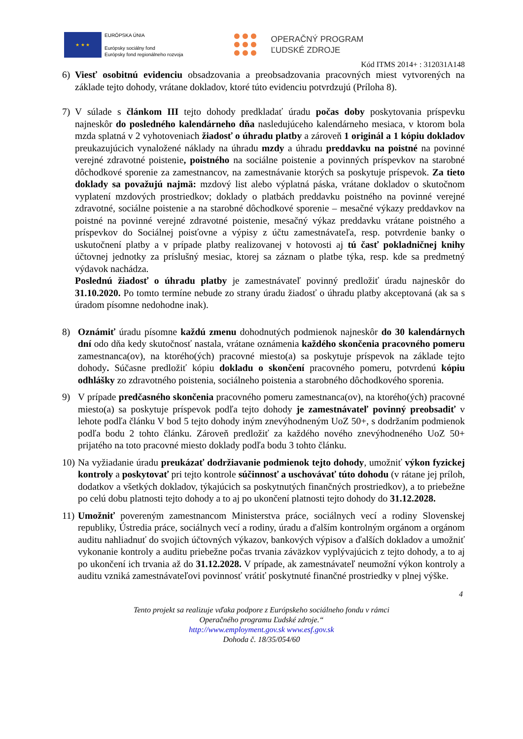★ ★ ★
EURÓPSKA ÚNIA
Európsky sociálny fond
Európsky fond regionálneho rozvoja
OPERAČNÝ PROGRAM
ĽUDSKÉ ZDROJE
Kód ITMS 2014+ : 312031A148
6) Viesť osobitnú evidenciu obsadzovania a preobsadzovania pracovných miest vytvorených na základe tejto dohody, vrátane dokladov, ktoré túto evidenciu potvrdzujú (Príloha 8).
7) V súlade s článkom III tejto dohody predkladať úradu počas doby poskytovania príspevku najneskôr do posledného kalendárneho dňa nasledujúceho kalendárneho mesiaca, v ktorom bola mzda splatná v 2 vyhotoveniach žiadosť o úhradu platby a zároveň 1 originál a 1 kópiu dokladov preukazujúcich vynaložené náklady na úhradu mzdy a úhradu preddavku na poistné na povinné verejné zdravotné poistenie, poistného na sociálne poistenie a povinných príspevkov na starobné dôchodkové sporenie za zamestnancov, na zamestnávanie ktorých sa poskytuje príspevok. Za tieto doklady sa považujú najmä: mzdový list alebo výplatná páska, vrátane dokladov o skutočnom vyplatení mzdových prostriedkov; doklady o platbách preddavku poistného na povinné verejné zdravotné, sociálne poistenie a na starobné dôchodkové sporenie – mesačné výkazy preddavkov na poistné na povinné verejné zdravotné poistenie, mesačný výkaz preddavku vrátane poistného a príspevkov do Sociálnej poisťovne a výpisy z účtu zamestnávateľa, resp. potvrdenie banky o uskutočnení platby a v prípade platby realizovanej v hotovosti aj tú časť pokladničnej knihy účtovnej jednotky za príslušný mesiac, ktorej sa záznam o platbe týka, resp. kde sa predmetný výdavok nachádza.
Poslednú žiadosť o úhradu platby je zamestnávateľ povinný predložiť úradu najneskôr do 31.10.2020. Po tomto termíne nebude zo strany úradu žiadosť o úhradu platby akceptovaná (ak sa s úradom písomne nedohodne inak).
8) Oznámiť úradu písomne každú zmenu dohodnutých podmienok najneskôr do 30 kalendárnych dní odo dňa kedy skutočnosť nastala, vrátane oznámenia každého skončenia pracovného pomeru zamestnanca(ov), na ktorého(ých) pracovné miesto(a) sa poskytuje príspevok na základe tejto dohody. Súčasne predložiť kópiu dokladu o skončení pracovného pomeru, potvrdenú kópiu odhlášky zo zdravotného poistenia, sociálneho poistenia a starobného dôchodkového sporenia.
9) V prípade predčasného skončenia pracovného pomeru zamestnanca(ov), na ktorého(ých) pracovné miesto(a) sa poskytuje príspevok podľa tejto dohody je zamestnávateľ povinný preobsadiť v lehote podľa článku V bod 5 tejto dohody iným znevýhodneným UoZ 50+, s dodržaním podmienok podľa bodu 2 tohto článku. Zároveň predložiť za každého nového znevýhodneného UoZ 50+ prijatého na toto pracovné miesto doklady podľa bodu 3 tohto článku.
10)
Na vyžiadanie úradu preukázať dodržiavanie podmienok tejto dohody, umožniť výkon fyzickej kontroly a poskytovať pri tejto kontrole súčinnosť a uschovávať túto dohodu (v rátane jej príloh, dodatkov a všetkých dokladov, týkajúcich sa poskytnutých finančných prostriedkov), a to priebežne po celú dobu platnosti tejto dohody a to aj po ukončení platnosti tejto dohody do 31.12.2028.
11)
Umožniť povereným zamestnancom Ministerstva práce, sociálnych vecí a rodiny Slovenskej republiky, Ústredia práce, sociálnych vecí a rodiny, úradu a ďalším kontrolným orgánom a orgánom auditu nahliadnuť do svojich účtovných výkazov, bankových výpisov a ďalších dokladov a umožniť vykonanie kontroly a auditu priebežne počas trvania záväzkov vyplývajúcich z tejto dohody, a to aj po ukončení ich trvania až do 31.12.2028. V prípade, ak zamestnávateľ neumožní výkon kontroly a auditu vzniká zamestnávateľovi povinnosť vrátiť poskytnuté finančné prostriedky v plnej výške.
4
Tento projekt sa realizuje vďaka podpore z Európskeho sociálneho fondu v rámci
Operačného programu Ľudské zdroje.“
http://www.employment.gov.sk www.esf.gov.sk
Dohoda č. 18/35/054/60